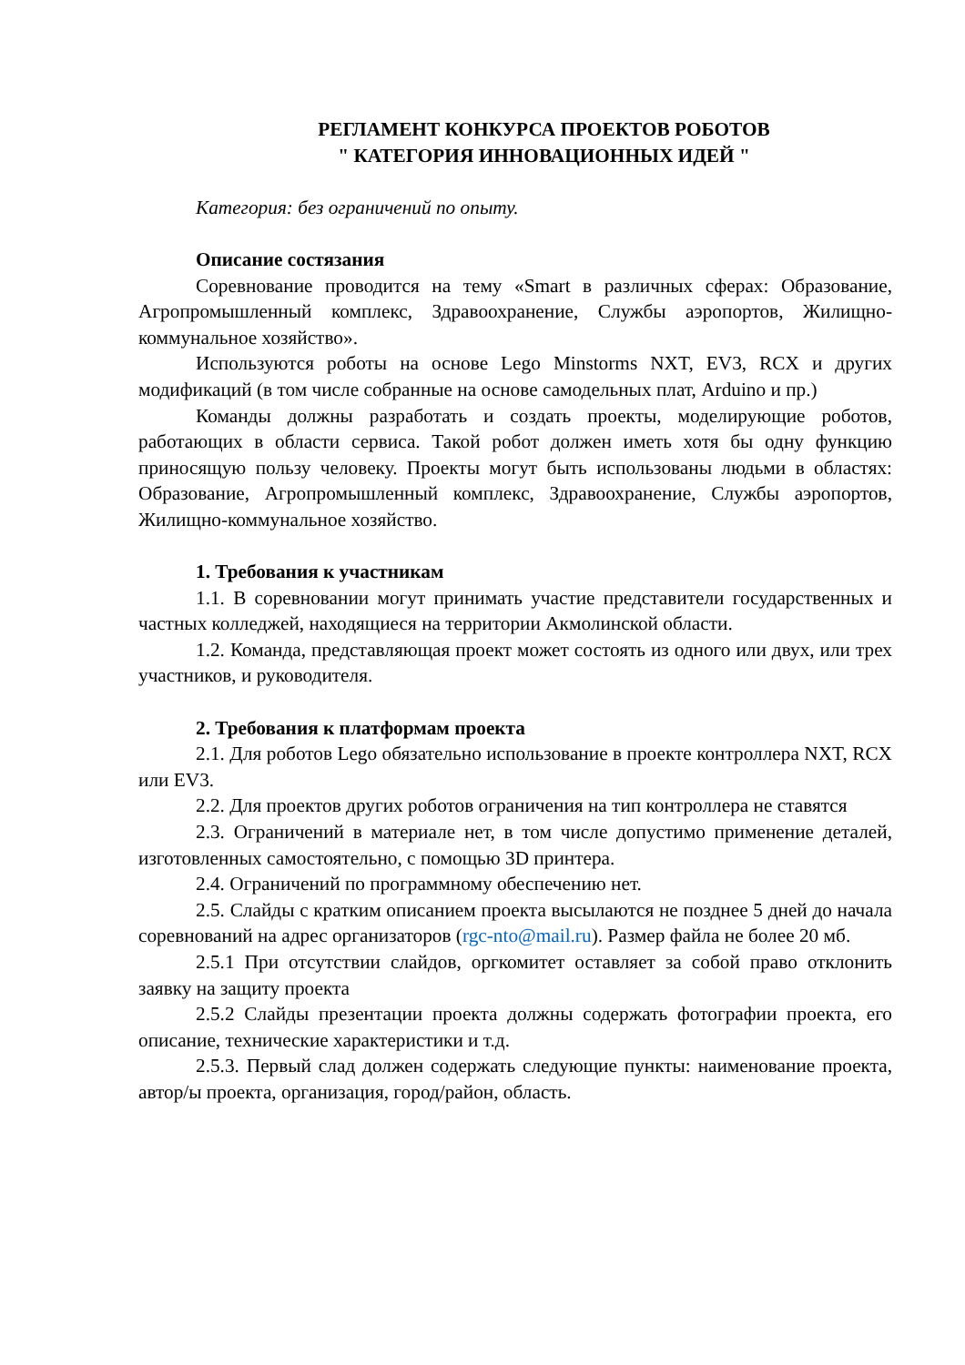РЕГЛАМЕНТ КОНКУРСА ПРОЕКТОВ РОБОТОВ
" КАТЕГОРИЯ ИННОВАЦИОННЫХ ИДЕЙ "
Категория: без ограничений по опыту.
Описание состязания
Соревнование проводится на тему «Smart в различных сферах: Образование, Агропромышленный комплекс, Здравоохранение, Службы аэропортов, Жилищно-коммунальное хозяйство».
Используются роботы на основе Lego Minstorms NXT, EV3, RCX и других модификаций (в том числе собранные на основе самодельных плат, Arduino и пр.)
Команды должны разработать и создать проекты, моделирующие роботов, работающих в области сервиса. Такой робот должен иметь хотя бы одну функцию приносящую пользу человеку. Проекты могут быть использованы людьми в областях: Образование, Агропромышленный комплекс, Здравоохранение, Службы аэропортов, Жилищно-коммунальное хозяйство.
1. Требования к участникам
1.1. В соревновании могут принимать участие представители государственных и частных колледжей, находящиеся на территории Акмолинской области.
1.2. Команда, представляющая проект может состоять из одного или двух, или трех участников, и руководителя.
2. Требования к платформам проекта
2.1. Для роботов Lego обязательно использование в проекте контроллера NXT, RCX или EV3.
2.2. Для проектов других роботов ограничения на тип контроллера не ставятся
2.3. Ограничений в материале нет, в том числе допустимо применение деталей, изготовленных самостоятельно, с помощью 3D принтера.
2.4. Ограничений по программному обеспечению нет.
2.5. Слайды с кратким описанием проекта высылаются не позднее 5 дней до начала соревнований на адрес организаторов (rgc-nto@mail.ru). Размер файла не более 20 мб.
2.5.1 При отсутствии слайдов, оргкомитет оставляет за собой право отклонить заявку на защиту проекта
2.5.2 Слайды презентации проекта должны содержать фотографии проекта, его описание, технические характеристики и т.д.
2.5.3. Первый слад должен содержать следующие пункты: наименование проекта, автор/ы проекта, организация, город/район, область.